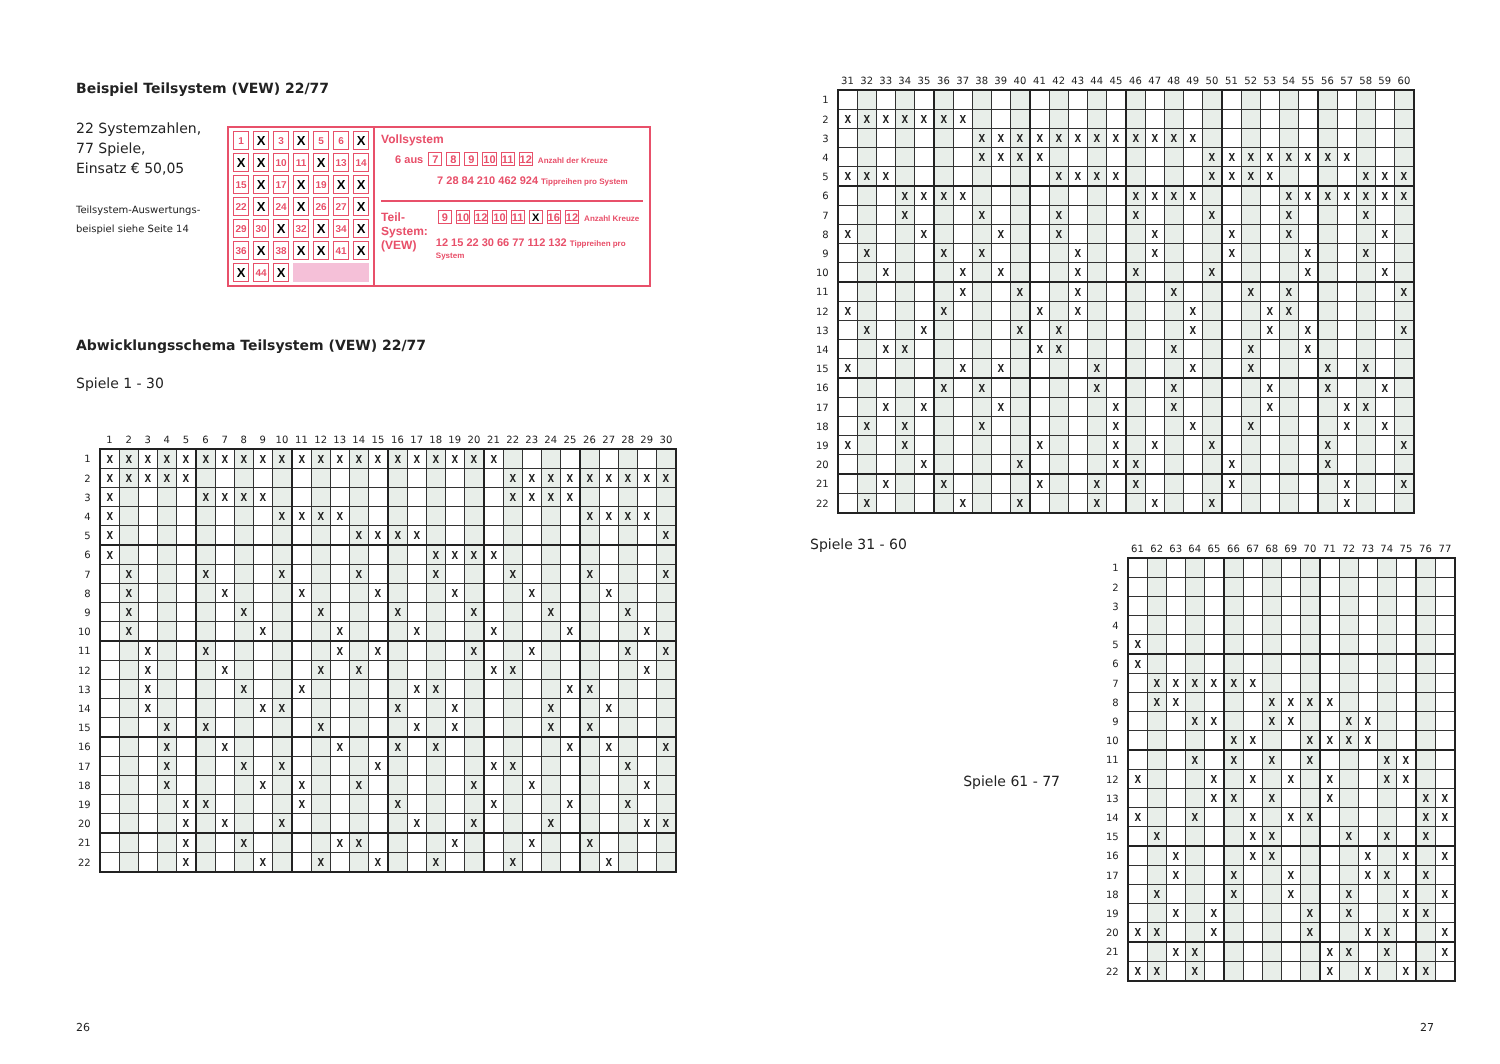Beispiel Teilsystem (VEW) 22/77
22 Systemzahlen,
77 Spiele,
Einsatz € 50,05
Teilsystem-Auswertungs-
beispiel siehe Seite 14
| 1 | X | 3 | X | 5 | 6 | X |
| X | X | 10 | 11 | X | 13 | 14 |
| 15 | X | 17 | X | 19 | X | X |
| 22 | X | 24 | X | 26 | 27 | X |
| 29 | 30 | X | 32 | X | 34 | X |
| 36 | X | 38 | X | X | 41 | X |
| X | 44 | X | | | | |
Vollsystem
6 aus 7 8 9 10 11 12 Anzahl der Kreuze
7 28 84 210 462 924 Tippreihen pro System
Teil-
System:
(VEW)
9 10 12 10 11 X 16 12 Anzahl Kreuze
12 15 22 30 66 77 112 132 Tippreihen pro System
Abwicklungsschema Teilsystem (VEW) 22/77
Spiele 1 - 30
| | 1 | 2 | 3 | 4 | 5 | 6 | 7 | 8 | 9 | 10 | 11 | 12 | 13 | 14 | 15 | 16 | 17 | 18 | 19 | 20 | 21 | 22 | 23 | 24 | 25 | 26 | 27 | 28 | 29 | 30 |
| --- | --- | --- | --- | --- | --- | --- | --- | --- | --- | --- | --- | --- | --- | --- | --- | --- | --- | --- | --- | --- | --- | --- | --- | --- | --- | --- | --- | --- | --- | --- |
| 1 | X | X | X | X | X | X | X | X | X | X | X | X | X | X | X | X | X | X | X | X | X | | | | | | | | | |
| 2 | X | X | X | X | X | | | | | | | | | | | | | | | | | X | X | X | X | X | X | X | X | X |
| 3 | X | | | | | X | X | X | X | | | | | | | | | | | | | X | X | X | X | | | | | |
| 4 | X | | | | | | | | | X | X | X | X | | | | | | | | | | | | | X | X | X | X | |
| 5 | X | | | | | | | | | | | | | X | X | X | X | | | | | | | | | | | | | X |
| 6 | X | | | | | | | | | | | | | | | | | X | X | X | X | | | | | | | | | |
| 7 | | X | | | | X | | | | X | | | | X | | | | X | | | | X | | | | X | | | | X |
| 8 | | X | | | | | X | | | | X | | | | X | | | | X | | | | X | | | | X | | | |
| 9 | | X | | | | | | X | | | | X | | | | X | | | | X | | | | X | | | | X | | |
| 10 | | X | | | | | | | X | | | | X | | | | X | | | | X | | | | X | | | | X | |
| 11 | | | X | | | X | | | | | | | X | | X | | | | | X | | | X | | | | | X | | X |
| 12 | | | X | | | | X | | | | | X | | X | | | | | | | X | X | | | | | | | X | |
| 13 | | | X | | | | | X | | | X | | | | | | X | X | | | | | | | X | X | | | | |
| 14 | | | X | | | | | | X | X | | | | | | X | | | X | | | | | X | | | X | | | |
| 15 | | | | X | | X | | | | | | X | | | | | X | | X | | | | | X | | X | | | | |
| 16 | | | | X | | | X | | | | | | X | | | X | | X | | | | | | | X | | X | | | X |
| 17 | | | | X | | | | X | | X | | | | | X | | | | | | X | X | | | | | | X | | |
| 18 | | | | X | | | | | X | | X | | | X | | | | | | X | | | X | | | | | | X | |
| 19 | | | | | X | X | | | | | X | | | | | X | | | | | X | | | | X | | | X | | |
| 20 | | | | | X | | X | | | X | | | | | | | X | | | X | | | | X | | | | | X | X |
| 21 | | | | | X | | | X | | | | | X | X | | | | | X | | | | X | | | X | | | | |
| 22 | | | | | X | | | | X | | | X | | | X | | | X | | | | X | | | | | X | | | |
26
| | 31 | 32 | 33 | 34 | 35 | 36 | 37 | 38 | 39 | 40 | 41 | 42 | 43 | 44 | 45 | 46 | 47 | 48 | 49 | 50 | 51 | 52 | 53 | 54 | 55 | 56 | 57 | 58 | 59 | 60 |
| --- | --- | --- | --- | --- | --- | --- | --- | --- | --- | --- | --- | --- | --- | --- | --- | --- | --- | --- | --- | --- | --- | --- | --- | --- | --- | --- | --- | --- | --- | --- |
| 1 | | | | | | | | | | | | | | | | | | | | | | | | | | | | | | |
| 2 | X | X | X | X | X | X | X | | | | | | | | | | | | | | | | | | | | | | | |
| 3 | | | | | | | | X | X | X | X | X | X | X | X | X | X | X | X | | | | | | | | | | | |
| 4 | | | | | | | | X | X | X | X | | | | | | | | | X | X | X | X | X | X | X | X | | | |
| 5 | X | X | X | | | | | | | | | X | X | X | X | | | | | X | X | X | X | | | | | X | X | X |
| 6 | | | | X | X | X | X | | | | | | | | | X | X | X | X | | | | | X | X | X | X | X | X | X |
| 7 | | | | X | | | | X | | | | X | | | | X | | | | X | | | | X | | | | X | | |
| 8 | X | | | | X | | | | X | | | X | | | | | X | | | | X | | | X | | | | | X | |
| 9 | | X | | | | X | | X | | | | | X | | | | X | | | | X | | | | X | | | X | | |
| 10 | | | X | | | | X | | X | | | | X | | | X | | | | X | | | | | X | | | | X | |
| 11 | | | | | | | X | | | X | | | X | | | | | X | | | | X | | X | | | | | | X |
| 12 | X | | | | | X | | | | | X | | X | | | | | | X | | | | X | X | | | | | | |
| 13 | | X | | | X | | | | | X | | X | | | | | | | X | | | | X | | X | | | | | X |
| 14 | | | X | X | | | | | | | X | X | | | | | | X | | | | X | | | X | | | | | |
| 15 | X | | | | | | X | | X | | | | | X | | | | | X | | | X | | | | X | | X | | |
| 16 | | | | | | X | | X | | | | | | X | | | | X | | | | | X | | | X | | | X | |
| 17 | | | X | | X | | | | X | | | | | | X | | | X | | | | | X | | | | X | X | | |
| 18 | | X | | X | | | | X | | | | | | | X | | | | X | | | X | | | | | X | | X | |
| 19 | X | | | X | | | | | | | X | | | | X | | X | | | X | | | | | | X | | | | X |
| 20 | | | | | X | | | | | X | | | | | X | X | | | | | X | | | | | X | | | | |
| 21 | | | X | | | X | | | | | X | | | X | | X | | | | | X | | | | | | X | | | X |
| 22 | | X | | | | | X | | | X | | | | X | | | X | | | X | | | | | | | X | | | |
Spiele 31 - 60
Spiele 61 - 77
| | 61 | 62 | 63 | 64 | 65 | 66 | 67 | 68 | 69 | 70 | 71 | 72 | 73 | 74 | 75 | 76 | 77 |
| --- | --- | --- | --- | --- | --- | --- | --- | --- | --- | --- | --- | --- | --- | --- | --- | --- | --- |
| 1 | | | | | | | | | | | | | | | | | |
| 2 | | | | | | | | | | | | | | | | | |
| 3 | | | | | | | | | | | | | | | | | |
| 4 | | | | | | | | | | | | | | | | | |
| 5 | X | | | | | | | | | | | | | | | | |
| 6 | X | | | | | | | | | | | | | | | | |
| 7 | | X | X | X | X | X | X | | | | | | | | | | |
| 8 | | X | X | | | | | X | X | X | X | | | | | | |
| 9 | | | | X | X | | | X | X | | | X | X | | | | |
| 10 | | | | | | X | X | | | X | X | X | X | | | | |
| 11 | | | | X | | X | | X | | X | | | | X | X | | |
| 12 | X | | | | X | | X | | X | | X | | | X | X | | |
| 13 | | | | | X | X | | X | | | X | | | | | X | X |
| 14 | X | | | X | | | X | | X | X | | | | | | X | X |
| 15 | | X | | | | | X | X | | | | X | | X | | X | |
| 16 | | | X | | | | X | X | | | | | X | | X | | X |
| 17 | | | X | | | X | | | X | | | | X | X | | X | |
| 18 | | X | | | | X | | | X | | | X | | | X | | X |
| 19 | | | X | | X | | | | | X | | X | | | X | X | |
| 20 | X | X | | | X | | | | | X | | | X | X | | | X |
| 21 | | | X | X | | | | | | | X | X | | X | | | X |
| 22 | X | X | | X | | | | | | | X | | X | | X | X | |
27